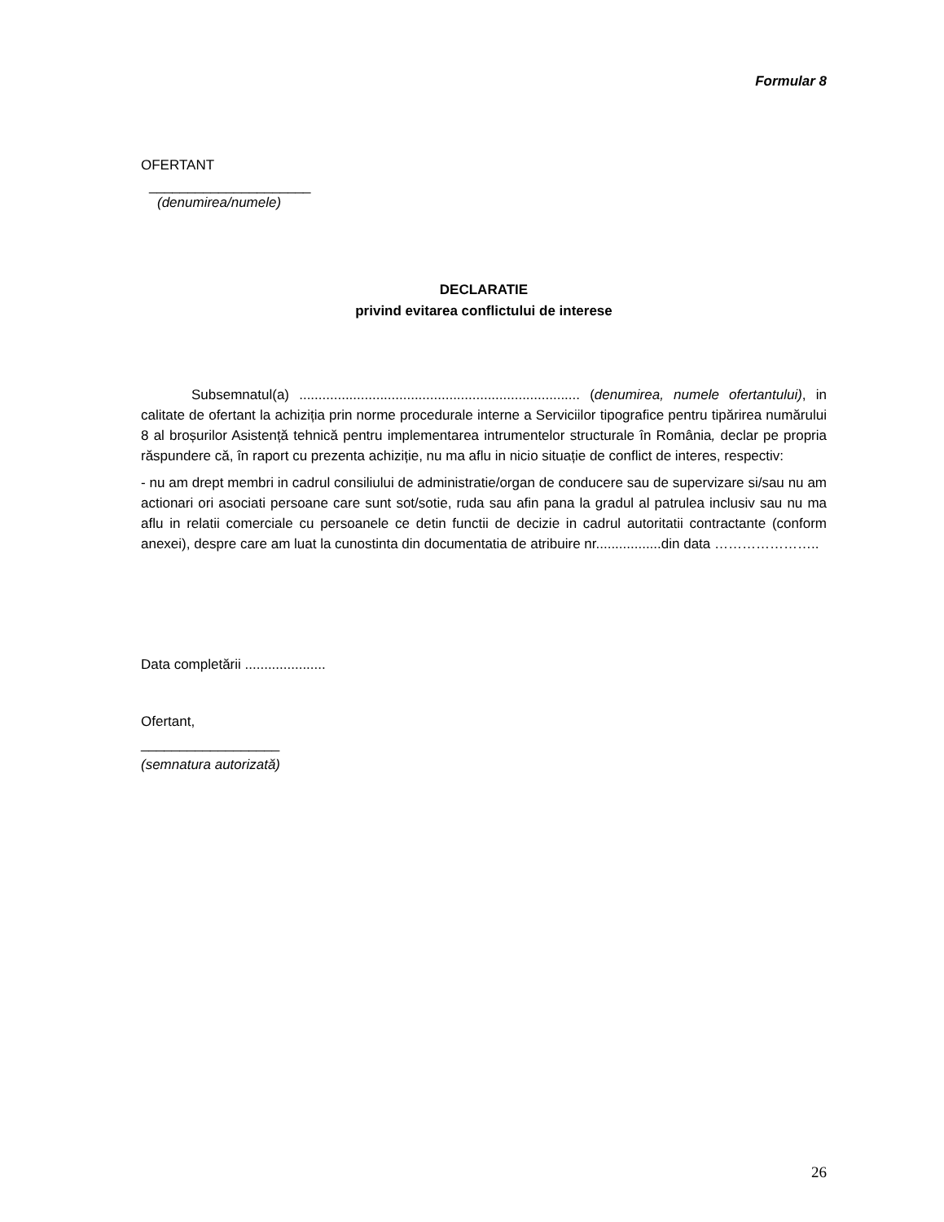Formular 8
OFERTANT
_____________________
(denumirea/numele)
DECLARATIE
privind evitarea conflictului de interese
Subsemnatul(a) ......................................................................... (denumirea, numele ofertantului), in calitate de ofertant la achiziția prin norme procedurale interne a Serviciilor tipografice pentru tipărirea numărului 8 al broșurilor Asistență tehnică pentru implementarea intrumentelor structurale în România, declar pe propria răspundere că, în raport cu prezenta achiziție, nu ma aflu in nicio situație de conflict de interes, respectiv:
- nu am drept membri in cadrul consiliului de administratie/organ de conducere sau de supervizare si/sau nu am actionari ori asociati persoane care sunt sot/sotie, ruda sau afin pana la gradul al patrulea inclusiv sau nu ma aflu in relatii comerciale cu persoanele ce detin functii de decizie in cadrul autoritatii contractante (conform anexei), despre care am luat la cunostinta din documentatia de atribuire nr.................din data …………………..
Data completării .....................
Ofertant,
__________________
(semnatura autorizată)
26